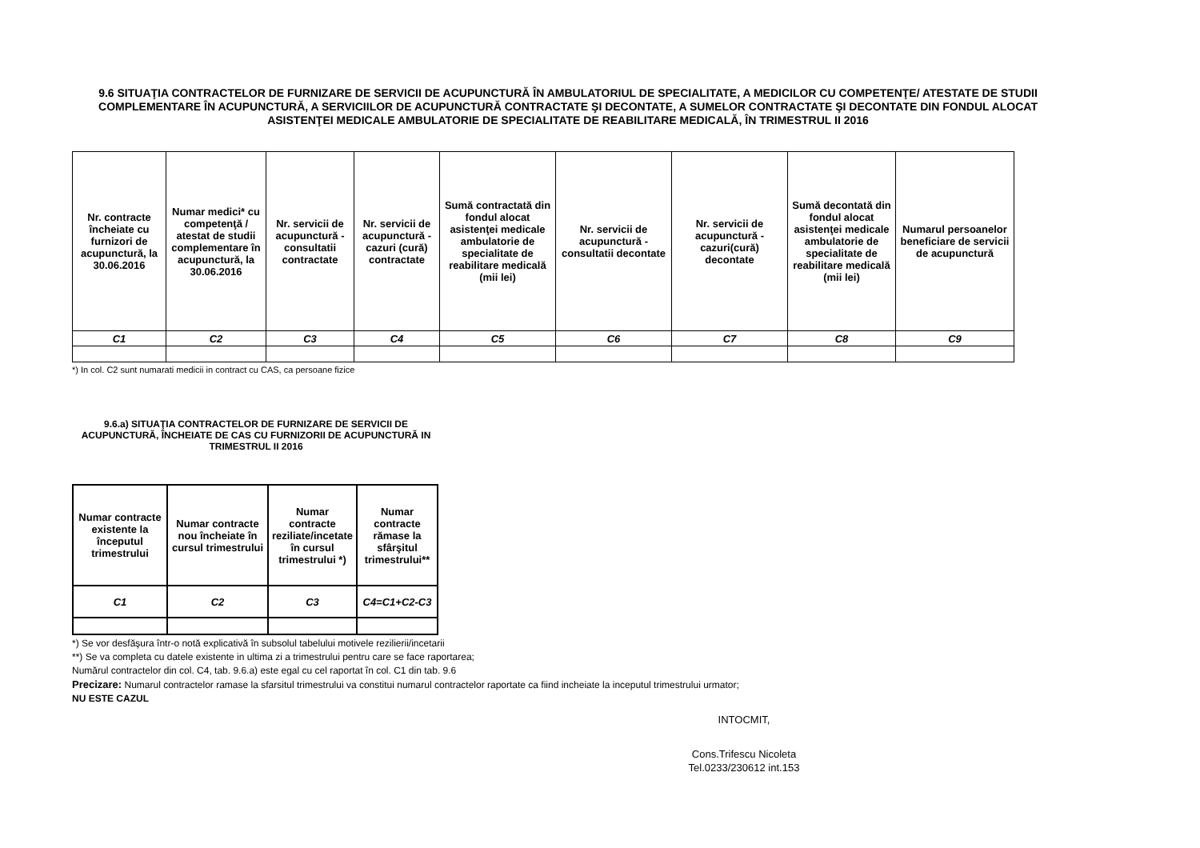9.6 SITUAŢIA CONTRACTELOR DE FURNIZARE DE SERVICII DE ACUPUNCTURĂ ÎN AMBULATORIUL DE SPECIALITATE, A MEDICILOR CU COMPETENŢE/ ATESTATE DE STUDII COMPLEMENTARE ÎN ACUPUNCTURĂ, A SERVICIILOR DE ACUPUNCTURĂ CONTRACTATE ŞI DECONTATE, A SUMELOR CONTRACTATE ŞI DECONTATE DIN FONDUL ALOCAT ASISTENŢEI MEDICALE AMBULATORIE DE SPECIALITATE DE REABILITARE MEDICALĂ, ÎN TRIMESTRUL II 2016
| Nr. contracte încheiate cu furnizori de acupunctură, la 30.06.2016 | Numar medici* cu competenţă / atestat de studii complementare în acupunctură, la 30.06.2016 | Nr. servicii de acupunctură - consultatii contractate | Nr. servicii de acupunctură - cazuri (cură) contractate | Sumă contractată din fondul alocat asistenţei medicale ambulatorie de specialitate de reabilitare medicală (mii lei) | Nr. servicii de acupunctură - consultatii decontate | Nr. servicii de acupunctură - cazuri(cură) decontate | Sumă decontată din fondul alocat asistenţei medicale ambulatorie de specialitate de reabilitare medicală (mii lei) | Numarul persoanelor beneficiare de servicii de acupunctură |
| --- | --- | --- | --- | --- | --- | --- | --- | --- |
| C1 | C2 | C3 | C4 | C5 | C6 | C7 | C8 | C9 |
*) In col. C2 sunt numarati medicii in contract cu CAS, ca persoane fizice
9.6.a) SITUAŢIA CONTRACTELOR DE FURNIZARE DE SERVICII DE ACUPUNCTURĂ, ÎNCHEIATE DE CAS CU FURNIZORII DE ACUPUNCTURĂ IN TRIMESTRUL II 2016
| Numar contracte existente la începutul trimestrului | Numar contracte nou încheiate în cursul trimestrului | Numar contracte reziliate/incetate în cursul trimestrului *) | Numar contracte rămase la sfârşitul trimestrului** |
| --- | --- | --- | --- |
| C1 | C2 | C3 | C4=C1+C2-C3 |
*) Se vor desfăşura într-o notă explicativă în subsolul tabelului motivele rezilierii/incetarii
**) Se va completa cu datele existente in ultima zi a trimestrului pentru care se face raportarea;
Numărul contractelor din col. C4, tab. 9.6.a) este egal cu cel raportat în col. C1 din tab. 9.6
Precizare: Numarul contractelor ramase la sfarsitul trimestrului va constitui numarul contractelor raportate ca fiind incheiate la inceputul trimestrului urmator;
NU ESTE CAZUL
INTOCMIT,
Cons.Trifescu Nicoleta
Tel.0233/230612 int.153